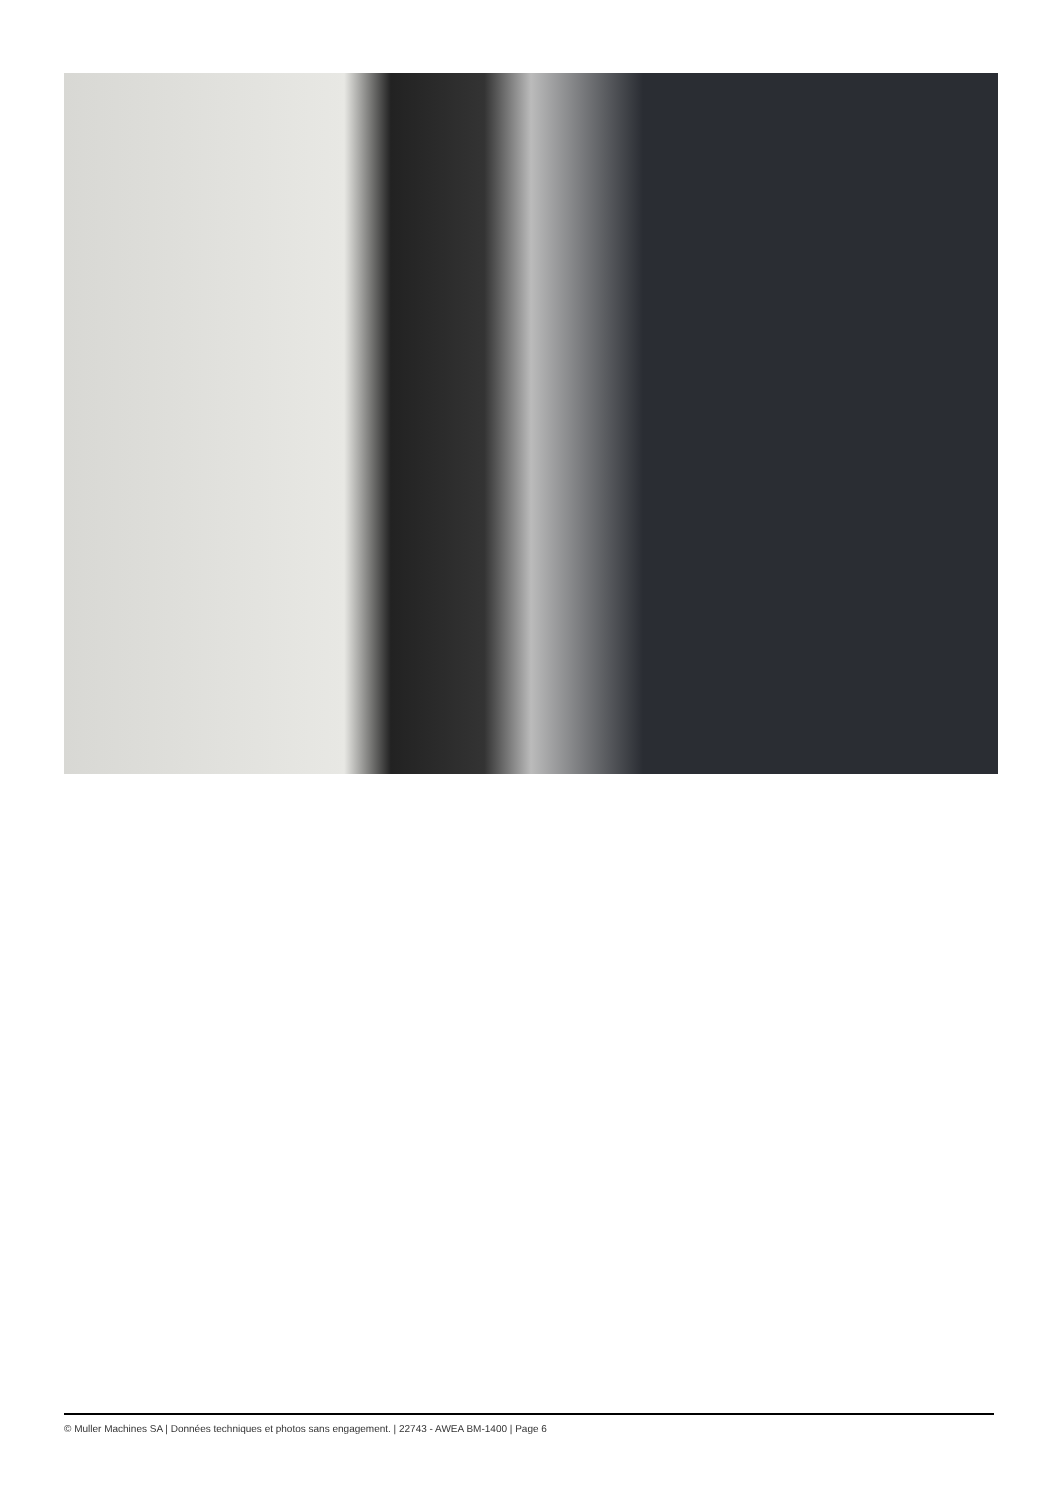© Muller Machines SA | Données techniques et photos sans engagement. | 22743 - AWEA BM-1400 | Page 6